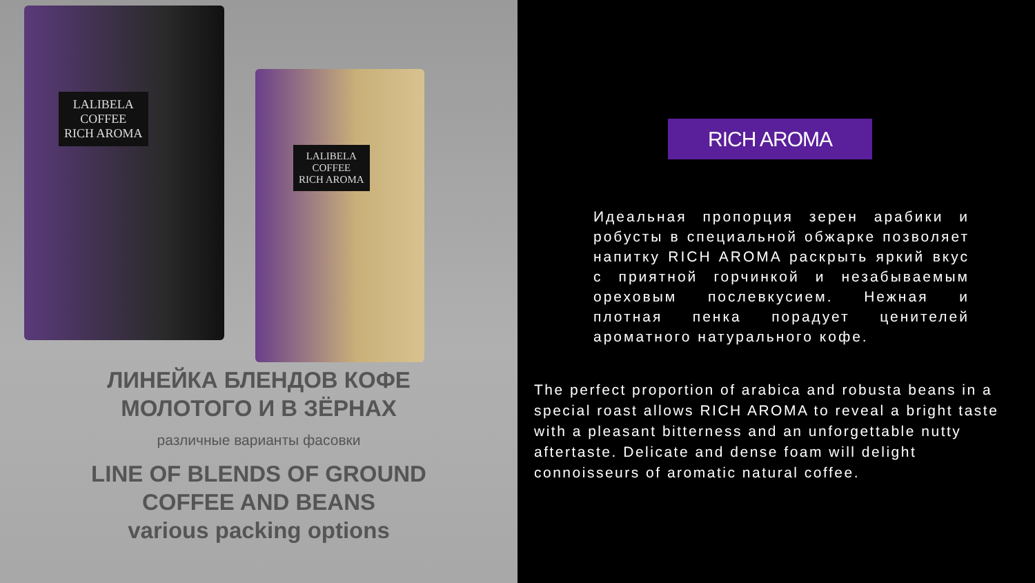LALIBELA
COFFEE
RICH AROMA
LALIBELA
COFFEE
RICH AROMA
ЛИНЕЙКА БЛЕНДОВ КОФЕ
МОЛОТОГО И В ЗЁРНАХ
различные варианты фасовки
LINE OF BLENDS OF GROUND
COFFEE AND BEANS
various packing options
RICH AROMA
Идеальная пропорция зерен арабики и робусты в специальной обжарке позволяет напитку RICH AROMA раскрыть яркий вкус с приятной горчинкой и незабываемым ореховым послевкусием. Нежная и плотная пенка порадует ценителей ароматного натурального кофе.
The perfect proportion of arabica and robusta beans in a special roast allows RICH AROMA to reveal a bright taste with a pleasant bitterness and an unforgettable nutty aftertaste. Delicate and dense foam will delight connoisseurs of aromatic natural coffee.